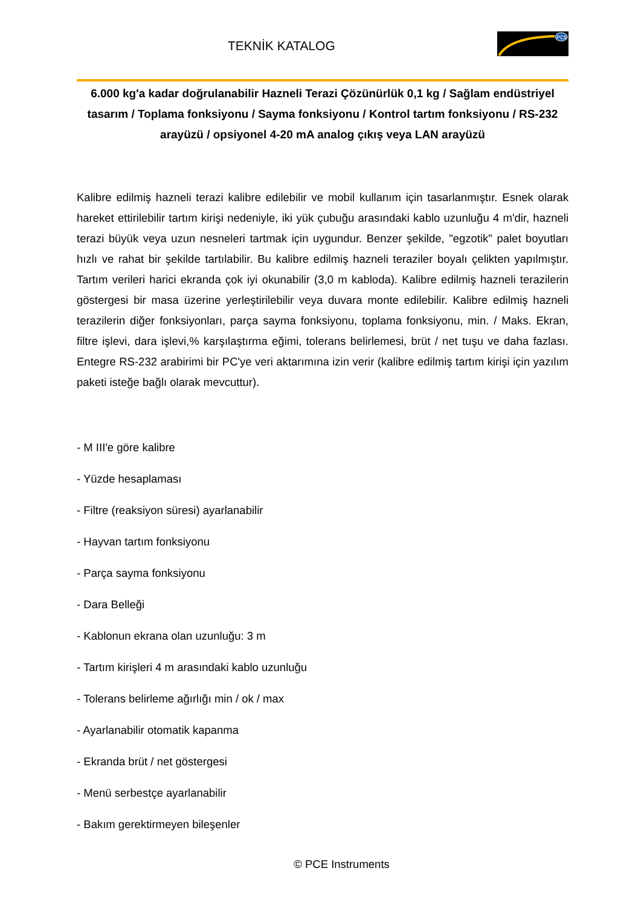TEKNİK KATALOG
PCE
6.000 kg'a kadar doğrulanabilir Hazneli Terazi Çözünürlük 0,1 kg / Sağlam endüstriyel tasarım / Toplama fonksiyonu / Sayma fonksiyonu / Kontrol tartım fonksiyonu / RS-232 arayüzü / opsiyonel 4-20 mA analog çıkış veya LAN arayüzü
Kalibre edilmiş hazneli terazi kalibre edilebilir ve mobil kullanım için tasarlanmıştır. Esnek olarak hareket ettirilebilir tartım kirişi nedeniyle, iki yük çubuğu arasındaki kablo uzunluğu 4 m'dir, hazneli terazi büyük veya uzun nesneleri tartmak için uygundur. Benzer şekilde, "egzotik" palet boyutları hızlı ve rahat bir şekilde tartılabilir. Bu kalibre edilmiş hazneli teraziler boyalı çelikten yapılmıştır. Tartım verileri harici ekranda çok iyi okunabilir (3,0 m kabloda). Kalibre edilmiş hazneli terazilerin göstergesi bir masa üzerine yerleştirilebilir veya duvara monte edilebilir. Kalibre edilmiş hazneli terazilerin diğer fonksiyonları, parça sayma fonksiyonu, toplama fonksiyonu, min. / Maks. Ekran, filtre işlevi, dara işlevi,% karşılaştırma eğimi, tolerans belirlemesi, brüt / net tuşu ve daha fazlası. Entegre RS-232 arabirimi bir PC'ye veri aktarımına izin verir (kalibre edilmiş tartım kirişi için yazılım paketi isteğe bağlı olarak mevcuttur).
- M III'e göre kalibre
- Yüzde hesaplaması
- Filtre (reaksiyon süresi) ayarlanabilir
- Hayvan tartım fonksiyonu
- Parça sayma fonksiyonu
- Dara Belleği
- Kablonun ekrana olan uzunluğu: 3 m
- Tartım kirişleri 4 m arasındaki kablo uzunluğu
- Tolerans belirleme ağırlığı min / ok / max
- Ayarlanabilir otomatik kapanma
- Ekranda brüt / net göstergesi
- Menü serbestçe ayarlanabilir
- Bakım gerektirmeyen bileşenler
© PCE Instruments